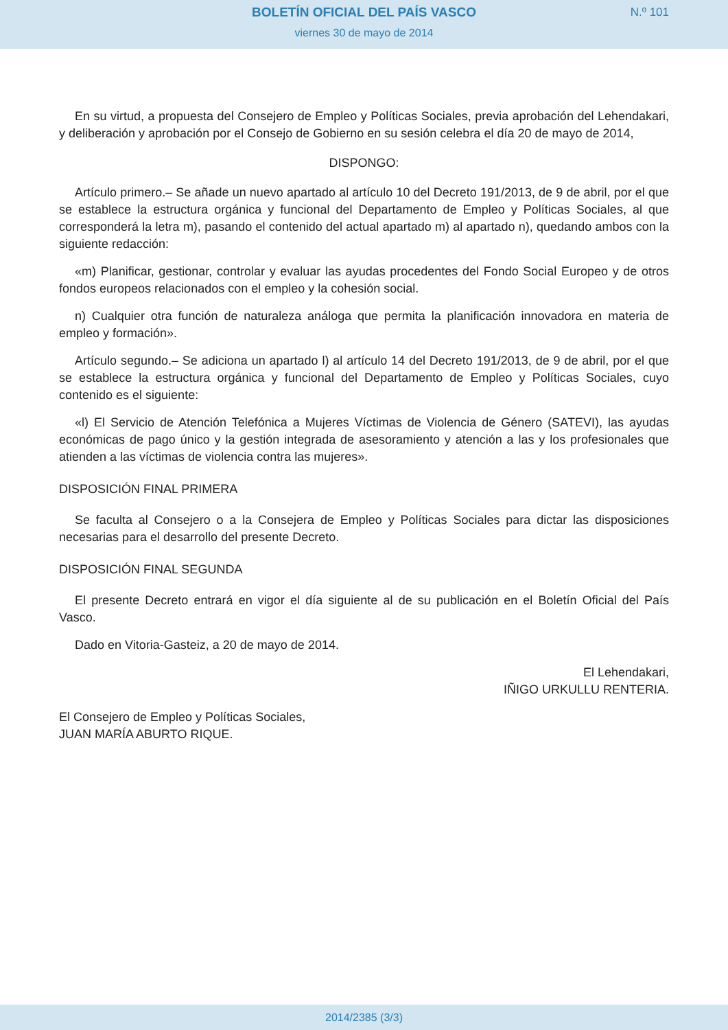BOLETÍN OFICIAL DEL PAÍS VASCO
N.º 101
viernes 30 de mayo de 2014
En su virtud, a propuesta del Consejero de Empleo y Políticas Sociales, previa aprobación del Lehendakari, y deliberación y aprobación por el Consejo de Gobierno en su sesión celebra el día 20 de mayo de 2014,
DISPONGO:
Artículo primero.– Se añade un nuevo apartado al artículo 10 del Decreto 191/2013, de 9 de abril, por el que se establece la estructura orgánica y funcional del Departamento de Empleo y Políticas Sociales, al que corresponderá la letra m), pasando el contenido del actual apartado m) al apartado n), quedando ambos con la siguiente redacción:
«m) Planificar, gestionar, controlar y evaluar las ayudas procedentes del Fondo Social Europeo y de otros fondos europeos relacionados con el empleo y la cohesión social.
n) Cualquier otra función de naturaleza análoga que permita la planificación innovadora en materia de empleo y formación».
Artículo segundo.– Se adiciona un apartado l) al artículo 14 del Decreto 191/2013, de 9 de abril, por el que se establece la estructura orgánica y funcional del Departamento de Empleo y Políticas Sociales, cuyo contenido es el siguiente:
«l) El Servicio de Atención Telefónica a Mujeres Víctimas de Violencia de Género (SATEVI), las ayudas económicas de pago único y la gestión integrada de asesoramiento y atención a las y los profesionales que atienden a las víctimas de violencia contra las mujeres».
DISPOSICIÓN FINAL PRIMERA
Se faculta al Consejero o a la Consejera de Empleo y Políticas Sociales para dictar las disposiciones necesarias para el desarrollo del presente Decreto.
DISPOSICIÓN FINAL SEGUNDA
El presente Decreto entrará en vigor el día siguiente al de su publicación en el Boletín Oficial del País Vasco.
Dado en Vitoria-Gasteiz, a 20 de mayo de 2014.
El Lehendakari,
IÑIGO URKULLU RENTERIA.
El Consejero de Empleo y Políticas Sociales,
JUAN MARÍA ABURTO RIQUE.
2014/2385 (3/3)